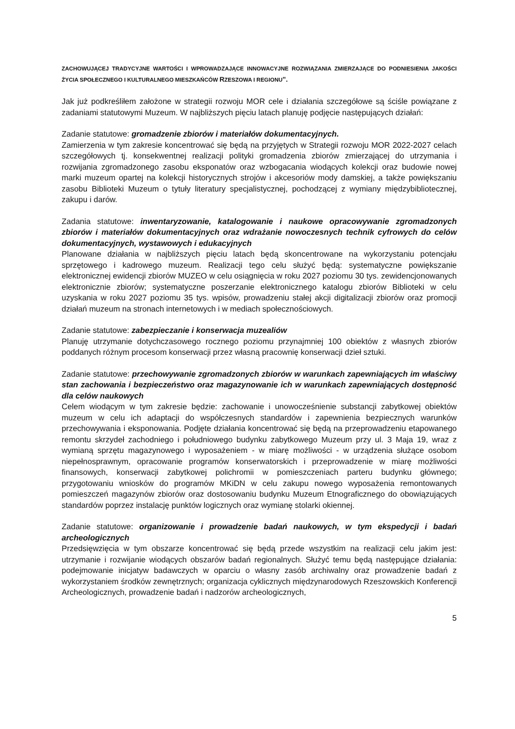ZACHOWUJĄCEJ TRADYCYJNE WARTOŚCI I WPROWADZAJĄCE INNOWACYJNE ROZWIĄZANIA ZMIERZAJĄCE DO PODNIESIENIA JAKOŚCI ŻYCIA SPOŁECZNEGO I KULTURALNEGO MIESZKAŃCÓW RZESZOWA I REGIONU”.
Jak już podkreśliłem założone w strategii rozwoju MOR cele i działania szczegółowe są ściśle powiązane z zadaniami statutowymi Muzeum. W najbliższych pięciu latach planuję podjęcie następujących działań:
Zadanie statutowe: gromadzenie zbiorów i materiałów dokumentacyjnych.
Zamierzenia w tym zakresie koncentrować się będą na przyjętych w Strategii rozwoju MOR 2022-2027 celach szczegółowych tj. konsekwentnej realizacji polityki gromadzenia zbiorów zmierzającej do utrzymania i rozwijania zgromadzonego zasobu eksponatów oraz wzbogacania wiodących kolekcji oraz budowie nowej marki muzeum opartej na kolekcji historycznych strojów i akcesoriów mody damskiej, a także powiększaniu zasobu Biblioteki Muzeum o tytuły literatury specjalistycznej, pochodzącej z wymiany międzybibliotecznej, zakupu i darów.
Zadania statutowe: inwentaryzowanie, katalogowanie i naukowe opracowywanie zgromadzonych zbiorów i materiałów dokumentacyjnych oraz wdrażanie nowoczesnych technik cyfrowych do celów dokumentacyjnych, wystawowych i edukacyjnych
Planowane działania w najbliższych pięciu latach będą skoncentrowane na wykorzystaniu potencjału sprzętowego i kadrowego muzeum. Realizacji tego celu służyć będą: systematyczne powiększanie elektronicznej ewidencji zbiorów MUZEO w celu osiągnięcia w roku 2027 poziomu 30 tys. zewidencjonowanych elektronicznie zbiorów; systematyczne poszerzanie elektronicznego katalogu zbiorów Biblioteki w celu uzyskania w roku 2027 poziomu 35 tys. wpisów, prowadzeniu stałej akcji digitalizacji zbiorów oraz promocji działań muzeum na stronach internetowych i w mediach społecznościowych.
Zadanie statutowe: zabezpieczanie i konserwacja muzealiów
Planuję utrzymanie dotychczasowego rocznego poziomu przynajmniej 100 obiektów z własnych zbiorów poddanych różnym procesom konserwacji przez własną pracownię konserwacji dzieł sztuki.
Zadanie statutowe: przechowywanie zgromadzonych zbiorów w warunkach zapewniających im właściwy stan zachowania i bezpieczeństwo oraz magazynowanie ich w warunkach zapewniających dostępność dla celów naukowych
Celem wiodącym w tym zakresie będzie: zachowanie i unowocześnienie substancji zabytkowej obiektów muzeum w celu ich adaptacji do współczesnych standardów i zapewnienia bezpiecznych warunków przechowywania i eksponowania. Podjęte działania koncentrować się będą na przeprowadzeniu etapowanego remontu skrzydeł zachodniego i południowego budynku zabytkowego Muzeum przy ul. 3 Maja 19, wraz z wymianą sprzętu magazynowego i wyposażeniem - w miarę możliwości - w urządzenia służące osobom niepełnosprawnym, opracowanie programów konserwatorskich i przeprowadzenie w miarę możliwości finansowych, konserwacji zabytkowej polichromii w pomieszczeniach parteru budynku głównego; przygotowaniu wniosków do programów MKiDN w celu zakupu nowego wyposażenia remontowanych pomieszczeń magazynów zbiorów oraz dostosowaniu budynku Muzeum Etnograficznego do obowiązujących standardów poprzez instalację punktów logicznych oraz wymianę stolarki okiennej.
Zadanie statutowe: organizowanie i prowadzenie badań naukowych, w tym ekspedycji i badań archeologicznych
Przedsięwzięcia w tym obszarze koncentrować się będą przede wszystkim na realizacji celu jakim jest: utrzymanie i rozwijanie wiodących obszarów badań regionalnych. Służyć temu będą następujące działania: podejmowanie inicjatyw badawczych w oparciu o własny zasób archiwalny oraz prowadzenie badań z wykorzystaniem środków zewnętrznych; organizacja cyklicznych międzynarodowych Rzeszowskich Konferencji Archeologicznych, prowadzenie badań i nadzorów archeologicznych,
5